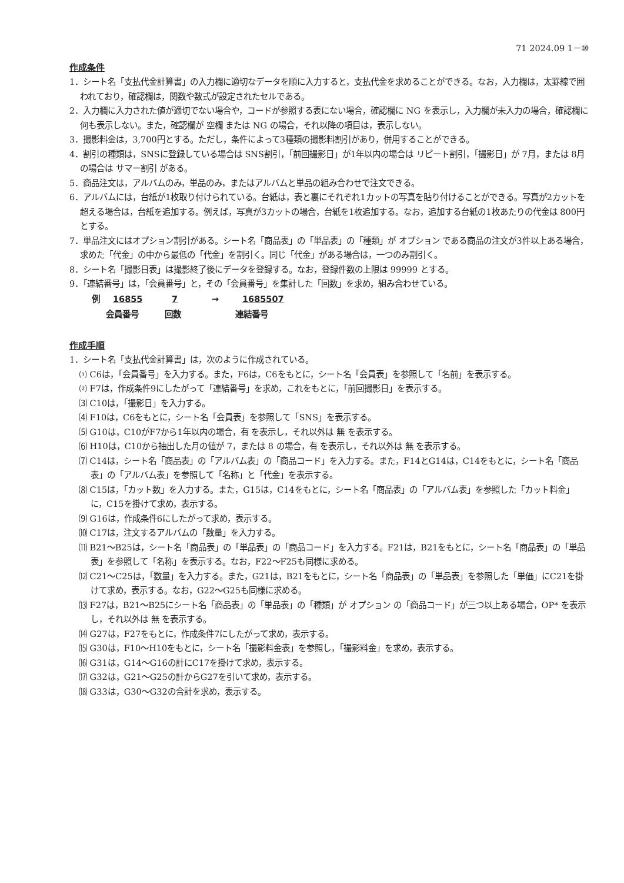71 2024.09 1－⑩
作成条件
1．シート名「支払代金計算書」の入力欄に適切なデータを順に入力すると，支払代金を求めることができる。なお，入力欄は，太罫線で囲われており，確認欄は，関数や数式が設定されたセルである。
2．入力欄に入力された値が適切でない場合や，コードが参照する表にない場合，確認欄に NG を表示し，入力欄が未入力の場合，確認欄に何も表示しない。また，確認欄が 空欄 または NG の場合，それ以降の項目は，表示しない。
3．撮影料金は，3,700円とする。ただし，条件によって3種類の撮影料割引があり，併用することができる。
4．割引の種類は，SNSに登録している場合は SNS割引，「前回撮影日」が1年以内の場合は リピート割引，「撮影日」が 7月，または 8月 の場合は サマー割引 がある。
5．商品注文は，アルバムのみ，単品のみ，またはアルバムと単品の組み合わせで注文できる。
6．アルバムには，台紙が1枚取り付けられている。台紙は，表と裏にそれぞれ1カットの写真を貼り付けることができる。写真が2カットを超える場合は，台紙を追加する。例えば，写真が3カットの場合，台紙を1枚追加する。なお，追加する台紙の1枚あたりの代金は 800円 とする。
7．単品注文にはオプション割引がある。シート名「商品表」の「単品表」の「種類」が オプション である商品の注文が3件以上ある場合，求めた「代金」の中から最低の「代金」を割引く。同じ「代金」がある場合は，一つのみ割引く。
8．シート名「撮影日表」は撮影終了後にデータを登録する。なお，登録件数の上限は 99999 とする。
9．「連結番号」は，「会員番号」と，その「会員番号」を集計した「回数」を求め，組み合わせている。
例 16855 7 → 1685507
会員番号 回数 連結番号
作成手順
1．シート名「支払代金計算書」は，次のように作成されている。
⑴ C6は，「会員番号」を入力する。また，F6は，C6をもとに，シート名「会員表」を参照して「名前」を表示する。
⑵ F7は，作成条件9にしたがって「連結番号」を求め，これをもとに，「前回撮影日」を表示する。
⑶ C10は，「撮影日」を入力する。
⑷ F10は，C6をもとに，シート名「会員表」を参照して「SNS」を表示する。
⑸ G10は，C10がF7から1年以内の場合，有 を表示し，それ以外は 無 を表示する。
⑹ H10は，C10から抽出した月の値が 7，または 8 の場合，有 を表示し，それ以外は 無 を表示する。
⑺ C14は，シート名「商品表」の「アルバム表」の「商品コード」を入力する。また，F14とG14は，C14をもとに，シート名「商品表」の「アルバム表」を参照して「名称」と「代金」を表示する。
⑻ C15は，「カット数」を入力する。また，G15は，C14をもとに，シート名「商品表」の「アルバム表」を参照した「カット料金」に，C15を掛けて求め，表示する。
⑼ G16は，作成条件6にしたがって求め，表示する。
⑽ C17は，注文するアルバムの「数量」を入力する。
⑾ B21～B25は，シート名「商品表」の「単品表」の「商品コード」を入力する。F21は，B21をもとに，シート名「商品表」の「単品表」を参照して「名称」を表示する。なお，F22～F25も同様に求める。
⑿ C21～C25は，「数量」を入力する。また，G21は，B21をもとに，シート名「商品表」の「単品表」を参照した「単価」にC21を掛けて求め，表示する。なお，G22～G25も同様に求める。
⒀ F27は，B21～B25にシート名「商品表」の「単品表」の「種類」が オプション の「商品コード」が三つ以上ある場合，OP* を表示し，それ以外は 無 を表示する。
⒁ G27は，F27をもとに，作成条件7にしたがって求め，表示する。
⒂ G30は，F10～H10をもとに，シート名「撮影料金表」を参照し，「撮影料金」を求め，表示する。
⒃ G31は，G14～G16の計にC17を掛けて求め，表示する。
⒄ G32は，G21～G25の計からG27を引いて求め，表示する。
⒅ G33は，G30～G32の合計を求め，表示する。